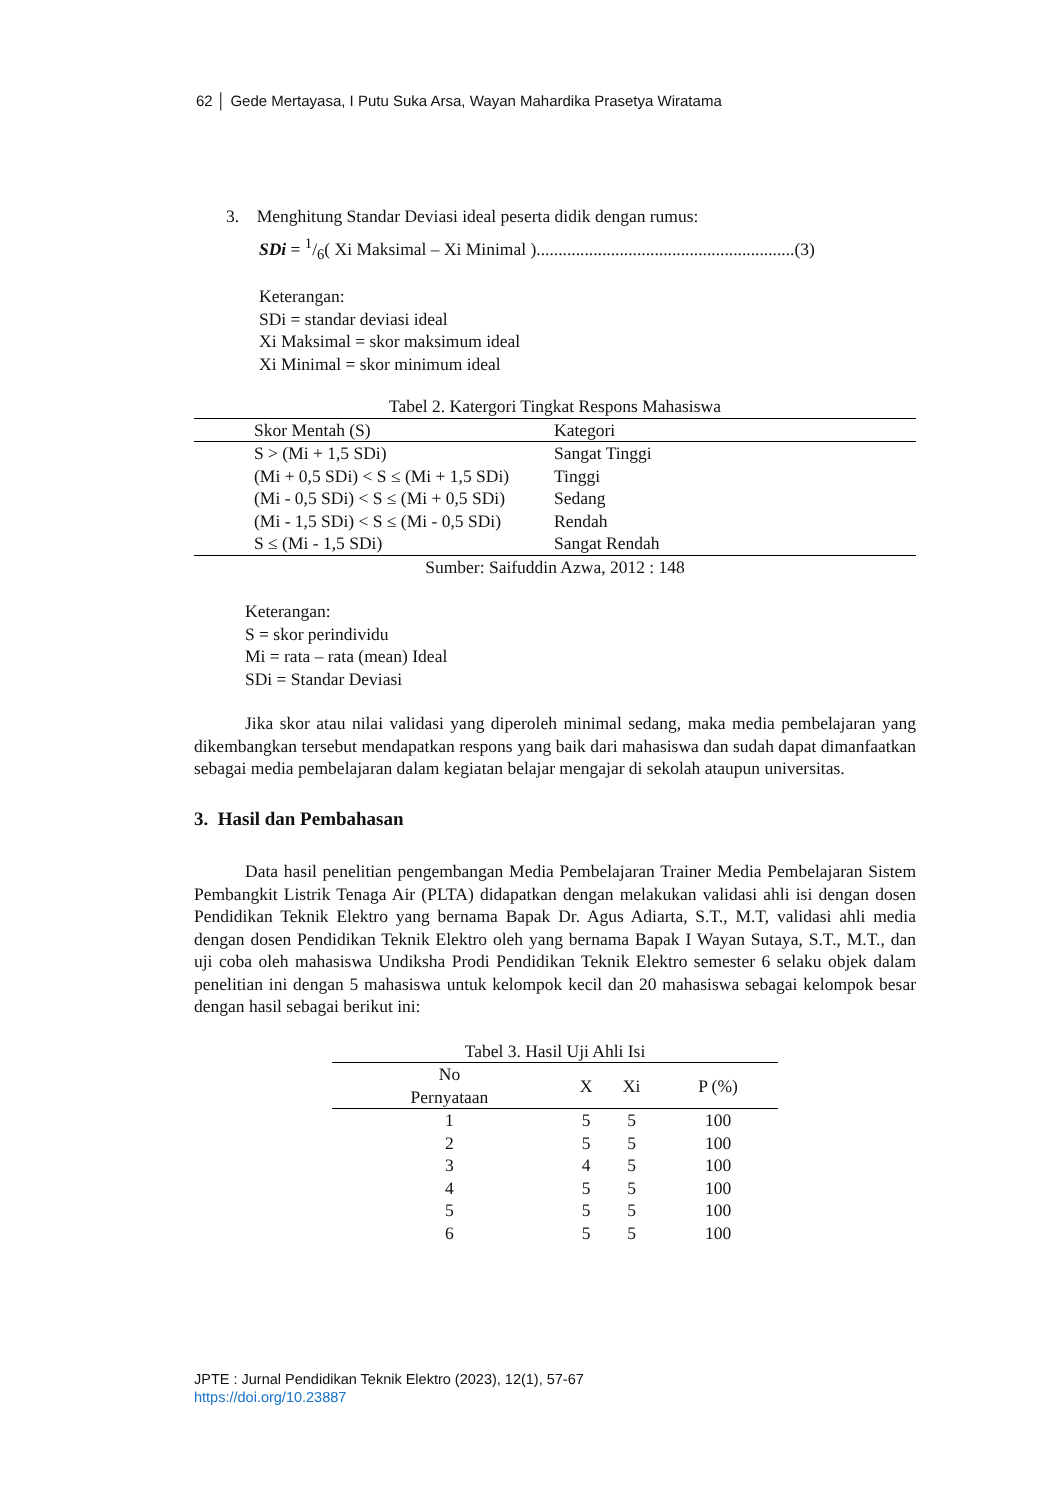62 │ Gede Mertayasa, I Putu Suka Arsa, Wayan Mahardika Prasetya Wiratama
3. Menghitung Standar Deviasi ideal peserta didik dengan rumus:
SDi = 1/6( Xi Maksimal – Xi Minimal )...........................................................(3)
Keterangan:
SDi = standar deviasi ideal
Xi Maksimal = skor maksimum ideal
Xi Minimal = skor minimum ideal
Tabel 2. Katergori Tingkat Respons Mahasiswa
| Skor Mentah (S) | Kategori |
| --- | --- |
| S > (Mi + 1,5 SDi) | Sangat Tinggi |
| (Mi + 0,5 SDi) < S ≤ (Mi + 1,5 SDi) | Tinggi |
| (Mi - 0,5 SDi) < S ≤ (Mi + 0,5 SDi) | Sedang |
| (Mi - 1,5 SDi) < S ≤ (Mi - 0,5 SDi) | Rendah |
| S ≤ (Mi - 1,5 SDi) | Sangat Rendah |
Sumber: Saifuddin Azwa, 2012 : 148
Keterangan:
S = skor perindividu
Mi = rata – rata (mean) Ideal
SDi = Standar Deviasi
Jika skor atau nilai validasi yang diperoleh minimal sedang, maka media pembelajaran yang dikembangkan tersebut mendapatkan respons yang baik dari mahasiswa dan sudah dapat dimanfaatkan sebagai media pembelajaran dalam kegiatan belajar mengajar di sekolah ataupun universitas.
3. Hasil dan Pembahasan
Data hasil penelitian pengembangan Media Pembelajaran Trainer Media Pembelajaran Sistem Pembangkit Listrik Tenaga Air (PLTA) didapatkan dengan melakukan validasi ahli isi dengan dosen Pendidikan Teknik Elektro yang bernama Bapak Dr. Agus Adiarta, S.T., M.T, validasi ahli media dengan dosen Pendidikan Teknik Elektro oleh yang bernama Bapak I Wayan Sutaya, S.T., M.T., dan uji coba oleh mahasiswa Undiksha Prodi Pendidikan Teknik Elektro semester 6 selaku objek dalam penelitian ini dengan 5 mahasiswa untuk kelompok kecil dan 20 mahasiswa sebagai kelompok besar dengan hasil sebagai berikut ini:
Tabel 3. Hasil Uji Ahli Isi
| No Pernyataan | X | Xi | P (%) |
| --- | --- | --- | --- |
| 1 | 5 | 5 | 100 |
| 2 | 5 | 5 | 100 |
| 3 | 4 | 5 | 100 |
| 4 | 5 | 5 | 100 |
| 5 | 5 | 5 | 100 |
| 6 | 5 | 5 | 100 |
JPTE : Jurnal Pendidikan Teknik Elektro (2023), 12(1), 57-67
https://doi.org/10.23887